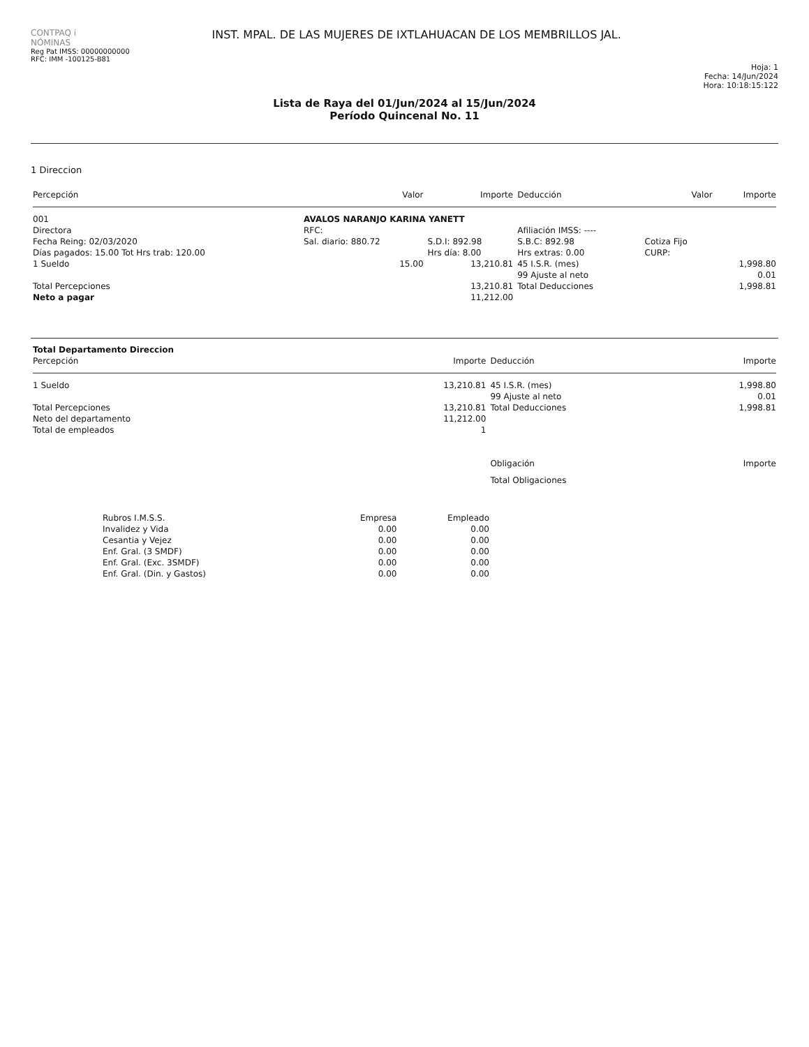CONTPAQ i
NÓMINAS
Reg Pat IMSS: 00000000000
RFC: IMM -100125-B81
INST. MPAL. DE LAS MUJERES DE IXTLAHUACAN DE LOS MEMBRILLOS JAL.
Hoja: 1
Fecha: 14/Jun/2024
Hora: 10:18:15:122
Lista de Raya del 01/Jun/2024 al 15/Jun/2024
Período Quincenal No. 11
1 Direccion
| Percepción | Valor | Importe | Deducción | Valor | Importe |
| --- | --- | --- | --- | --- | --- |
| 001 | AVALOS NARANJO KARINA YANETT | | | | |
| Directora | RFC: | | Afiliación IMSS: ---- | | |
| Fecha Reing: 02/03/2020 | Sal. diario: 880.72 | S.D.I: 892.98 | S.B.C: 892.98 | Cotiza Fijo | |
| Días pagados: 15.00 Tot Hrs trab: 120.00 | | Hrs día: 8.00 | Hrs extras: 0.00 | CURP: | |
| 1 Sueldo | 15.00 | 13,210.81 | 45 I.S.R. (mes) | | 1,998.80 |
| | | | 99 Ajuste al neto | | 0.01 |
| Total Percepciones | | 13,210.81 | Total Deducciones | | 1,998.81 |
| Neto a pagar | | 11,212.00 | | | |
| Total Departamento Direccion | | | |
| --- | --- | --- | --- |
| Percepción | Importe | Deducción | Importe |
| 1 Sueldo | 13,210.81 | 45 I.S.R. (mes) | 1,998.80 |
| | | 99 Ajuste al neto | 0.01 |
| Total Percepciones | 13,210.81 | Total Deducciones | 1,998.81 |
| Neto del departamento | 11,212.00 | | |
| Total de empleados | 1 | | |
| | | Obligación | Importe |
| | | Total Obligaciones | |
| Rubros I.M.S.S. | Empresa | Empleado |
| --- | --- | --- |
| Invalidez y Vida | 0.00 | 0.00 |
| Cesantia y Vejez | 0.00 | 0.00 |
| Enf. Gral. (3 SMDF) | 0.00 | 0.00 |
| Enf. Gral. (Exc. 3SMDF) | 0.00 | 0.00 |
| Enf. Gral. (Din. y Gastos) | 0.00 | 0.00 |